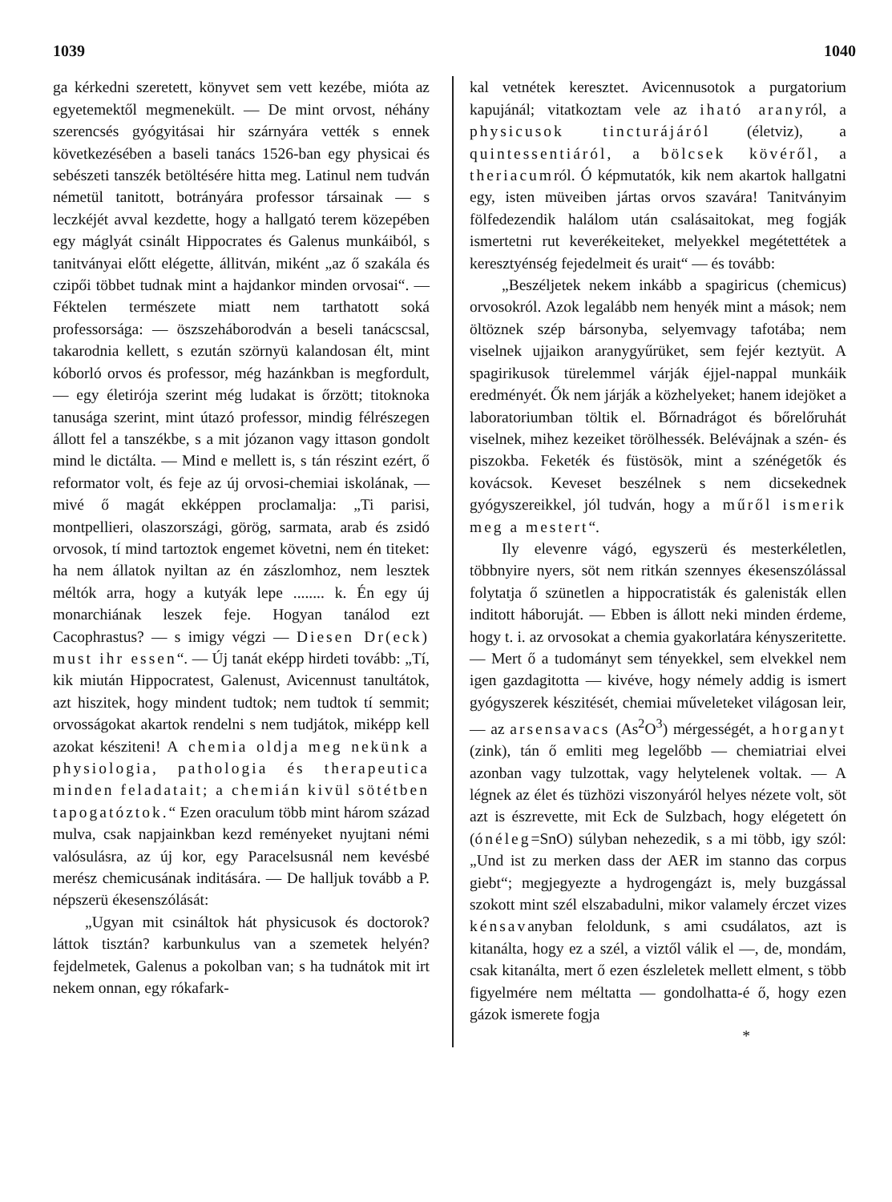1039 1040
ga kérkedni szeretett, könyvet sem vett kezébe, mióta az egyetemektől megmenekült. — De mint orvost, néhány szerencsés gyógyitásai hir szárnyára vették s ennek következésében a baseli tanács 1526-ban egy physicai és sebészeti tanszék betöltésére hitta meg. Latinul nem tudván németül tanitott, botrányára professor társainak — s leczkéjét avval kezdette, hogy a hallgató terem közepében egy máglyát csinált Hippocrates és Galenus munkáiból, s tanitványai előtt elégette, állitván, miként „az ő szakála és czipői többet tudnak mint a hajdankor minden orvosai“. — Féktelen természete miatt nem tarthatott soká professorsága: — öszszeháborodván a beseli tanácscsal, takarodnia kellett, s ezután szörnyü kalandosan élt, mint kóborló orvos és professor, még hazánkban is megfordult, — egy életirója szerint még ludakat is őrzött; titoknoka tanusága szerint, mint útazó professor, mindig félrészegen állott fel a tanszékbe, s a mit józanon vagy ittason gondolt mind le dictálta. — Mind e mellett is, s tán részint ezért, ő reformator volt, és feje az új orvosi-chemiai iskolának, — mivé ő magát ekképpen proclamalja: „Ti parisi, montpellieri, olaszországi, görög, sarmata, arab és zsidó orvosok, tí mind tartoztok engemet követni, nem én titeket: ha nem állatok nyiltan az én zászlomhoz, nem lesztek méltók arra, hogy a kutyák lepe ........ k. Én egy új monarchiának leszek feje. Hogyan tanálod ezt Cacophrastus? — s imigy végzi — Diesen Dr(eck) must ihr essen“. — Új tanát eképp hirdeti tovább: „Tí, kik miután Hippocratest, Galenust, Avicennust tanultátok, azt hiszitek, hogy mindent tudtok; nem tudtok tí semmit; orvosságokat akartok rendelni s nem tudjátok, miképp kell azokat késziteni! A chemia oldja meg nekünk a physiologia, pathologia és therapeutica minden feladatait; a chemián kivül sötétben tapogatóztok.“ Ezen oraculum több mint három század mulva, csak napjainkban kezd reményeket nyujtani némi valósulásra, az új kor, egy Paracelsusnál nem kevésbé merész chemicusának inditására. — De halljuk tovább a P. népszerü ékesenszólását:
„Ugyan mit csináltok hát physicusok és doctorok? láttok tisztán? karbunkulus van a szemetek helyén? fejdelmetek, Galenus a pokolban van; s ha tudnátok mit irt nekem onnan, egy rókafark-
kal vetnétek keresztet. Avicennusotok a purgatorium kapujánál; vitatkoztam vele az iható aranyról, a physicusok tincturájáról (életviz), a quintessentiáról, a bölcsek kövéről, a theriacumról. Ó képmutatók, kik nem akartok hallgatni egy, isten müveiben jártas orvos szavára! Tanitványim fölfedezendik halálom után csalásaitokat, meg fogják ismertetni rut keverékeiteket, melyekkel megétettétek a keresztyénség fejedelmeit és urait“ — és tovább:
„Beszéljetek nekem inkább a spagiricus (chemicus) orvosokról. Azok legalább nem henyék mint a mások; nem öltöznek szép bársonyba, selyemvagy tafotába; nem viselnek ujjaikon aranygyűrüket, sem fejér keztyüt. A spagirikusok türelemmel várják éjjel-nappal munkáik eredményét. Ők nem járják a közhelyeket; hanem idejöket a laboratoriumban töltik el. Bőrnadrágot és bőrelőruhát viselnek, mihez kezeiket törölhessék. Belévájnak a szén- és piszokba. Feketék és füstösök, mint a szénégetők és kovácsok. Keveset beszélnek s nem dicsekednek gyógyszereikkel, jól tudván, hogy a műről ismerik meg a mestert“.
Ily elevenre vágó, egyszerü és mesterkéletlen, többnyire nyers, söt nem ritkán szennyes ékesenszólással folytatja ő szünetlen a hippocratisták és galenisták ellen inditott háboruját. — Ebben is állott neki minden érdeme, hogy t. i. az orvosokat a chemia gyakorlatára kényszeritette. — Mert ő a tudományt sem tényekkel, sem elvekkel nem igen gazdagitotta — kivéve, hogy némely addig is ismert gyógyszerek készitését, chemiai műveleteket világosan leir, — az arsensavacs (As<sup>2</sup>O<sup>3</sup>) mérgességét, a horganyt (zink), tán ő emliti meg legelőbb — chemiatriai elvei azonban vagy tulzottak, vagy helytelenek voltak. — A légnek az élet és tüzhözi viszonyáról helyes nézete volt, söt azt is észrevette, mit Eck de Sulzbach, hogy elégetett ón (ónéleg=SnO) súlyban nehezedik, s a mi több, igy szól: „Und ist zu merken dass der AER im stanno das corpus giebt“; megjegyezte a hydrogengázt is, mely buzgással szokott mint szél elszabadulni, mikor valamely érczet vizes kénsavanyban feloldunk, s ami csudálatos, azt is kitanálta, hogy ez a szél, a viztől válik el —, de, mondám, csak kitanálta, mert ő ezen észleletek mellett elment, s több figyelmére nem méltatta — gondolhatta-é ő, hogy ezen gázok ismerete fogja
*